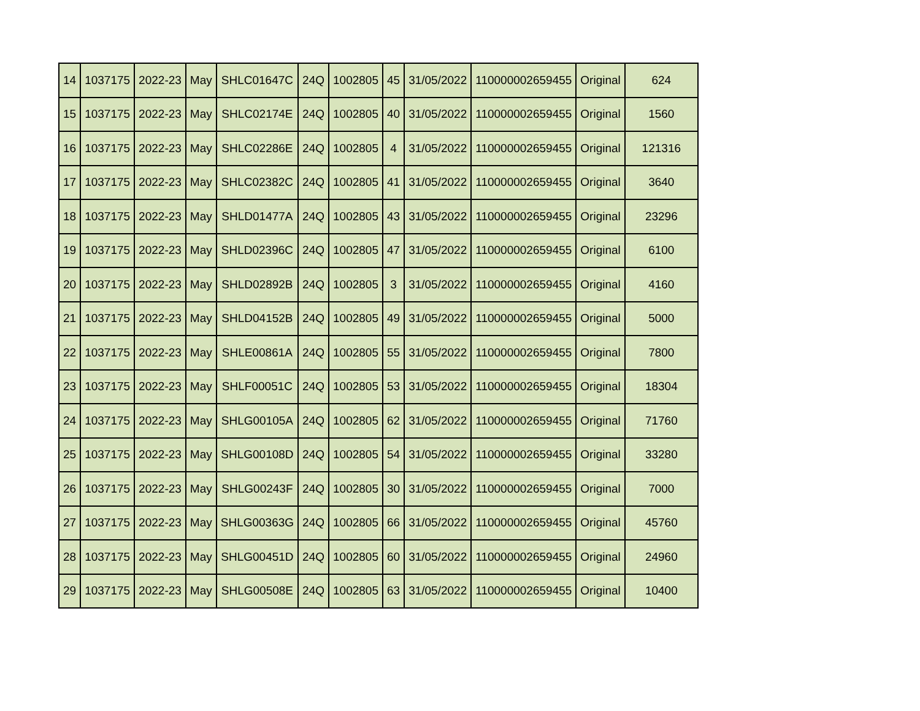| 14 | 1037175 | 2022-23 | May | SHLC01647C | 24Q | 1002805 | 45 | 31/05/2022 | 110000002659455 | Original | 624 |
| 15 | 1037175 | 2022-23 | May | SHLC02174E | 24Q | 1002805 | 40 | 31/05/2022 | 110000002659455 | Original | 1560 |
| 16 | 1037175 | 2022-23 | May | SHLC02286E | 24Q | 1002805 | 4 | 31/05/2022 | 110000002659455 | Original | 121316 |
| 17 | 1037175 | 2022-23 | May | SHLC02382C | 24Q | 1002805 | 41 | 31/05/2022 | 110000002659455 | Original | 3640 |
| 18 | 1037175 | 2022-23 | May | SHLD01477A | 24Q | 1002805 | 43 | 31/05/2022 | 110000002659455 | Original | 23296 |
| 19 | 1037175 | 2022-23 | May | SHLD02396C | 24Q | 1002805 | 47 | 31/05/2022 | 110000002659455 | Original | 6100 |
| 20 | 1037175 | 2022-23 | May | SHLD02892B | 24Q | 1002805 | 3 | 31/05/2022 | 110000002659455 | Original | 4160 |
| 21 | 1037175 | 2022-23 | May | SHLD04152B | 24Q | 1002805 | 49 | 31/05/2022 | 110000002659455 | Original | 5000 |
| 22 | 1037175 | 2022-23 | May | SHLE00861A | 24Q | 1002805 | 55 | 31/05/2022 | 110000002659455 | Original | 7800 |
| 23 | 1037175 | 2022-23 | May | SHLF00051C | 24Q | 1002805 | 53 | 31/05/2022 | 110000002659455 | Original | 18304 |
| 24 | 1037175 | 2022-23 | May | SHLG00105A | 24Q | 1002805 | 62 | 31/05/2022 | 110000002659455 | Original | 71760 |
| 25 | 1037175 | 2022-23 | May | SHLG00108D | 24Q | 1002805 | 54 | 31/05/2022 | 110000002659455 | Original | 33280 |
| 26 | 1037175 | 2022-23 | May | SHLG00243F | 24Q | 1002805 | 30 | 31/05/2022 | 110000002659455 | Original | 7000 |
| 27 | 1037175 | 2022-23 | May | SHLG00363G | 24Q | 1002805 | 66 | 31/05/2022 | 110000002659455 | Original | 45760 |
| 28 | 1037175 | 2022-23 | May | SHLG00451D | 24Q | 1002805 | 60 | 31/05/2022 | 110000002659455 | Original | 24960 |
| 29 | 1037175 | 2022-23 | May | SHLG00508E | 24Q | 1002805 | 63 | 31/05/2022 | 110000002659455 | Original | 10400 |